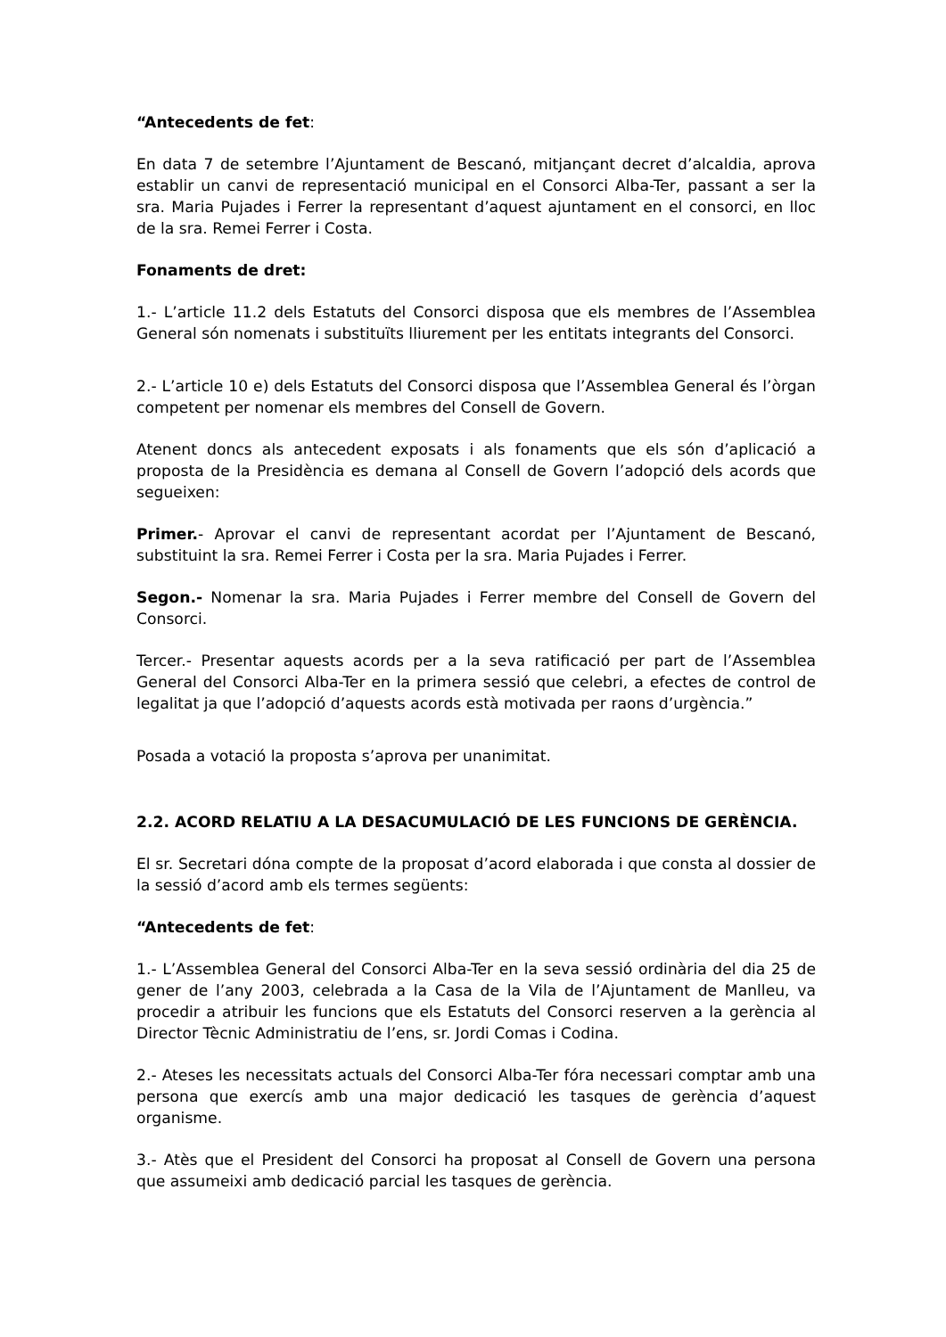“Antecedents de fet:
En data 7 de setembre l’Ajuntament de Bescanó, mitjançant decret d’alcaldia, aprova establir un canvi de representació municipal en el Consorci Alba-Ter, passant a ser la sra. Maria Pujades i Ferrer la representant d’aquest ajuntament en el consorci, en lloc de la sra. Remei Ferrer i Costa.
Fonaments de dret:
1.- L’article 11.2 dels Estatuts del Consorci disposa que els membres de l’Assemblea General són nomenats i substituïts lliurement per les entitats integrants del Consorci.
2.- L’article 10 e) dels Estatuts del Consorci disposa que l’Assemblea General és l’òrgan competent per nomenar els membres del Consell de Govern.
Atenent doncs als antecedent exposats i als fonaments que els són d’aplicació a proposta de la Presidència es demana al Consell de Govern l’adopció dels acords que segueixen:
Primer.- Aprovar el canvi de representant acordat per l’Ajuntament de Bescanó, substituint la sra. Remei Ferrer i Costa per la sra. Maria Pujades i Ferrer.
Segon.- Nomenar la sra. Maria Pujades i Ferrer membre del Consell de Govern del Consorci.
Tercer.- Presentar aquests acords per a la seva ratificació per part de l’Assemblea General del Consorci Alba-Ter en la primera sessió que celebri, a efectes de control de legalitat ja que l’adopció d’aquests acords està motivada per raons d’urgència.”
Posada a votació la proposta s’aprova per unanimitat.
2.2. ACORD RELATIU A LA DESACUMULACIÓ DE LES FUNCIONS DE GERÈNCIA.
El sr. Secretari dóna compte de la proposat d’acord elaborada i que consta al dossier de la sessió d’acord amb els termes següents:
“Antecedents de fet:
1.- L’Assemblea General del Consorci Alba-Ter en la seva sessió ordinària del dia 25 de gener de l’any 2003, celebrada a la Casa de la Vila de l’Ajuntament de Manlleu, va procedir a atribuir les funcions que els Estatuts del Consorci reserven a la gerència al Director Tècnic Administratiu de l’ens, sr. Jordi Comas i Codina.
2.- Ateses les necessitats actuals del Consorci Alba-Ter fóra necessari comptar amb una persona que exercís amb una major dedicació les tasques de gerència d’aquest organisme.
3.- Atès que el President del Consorci ha proposat al Consell de Govern una persona que assumeixi amb dedicació parcial les tasques de gerència.